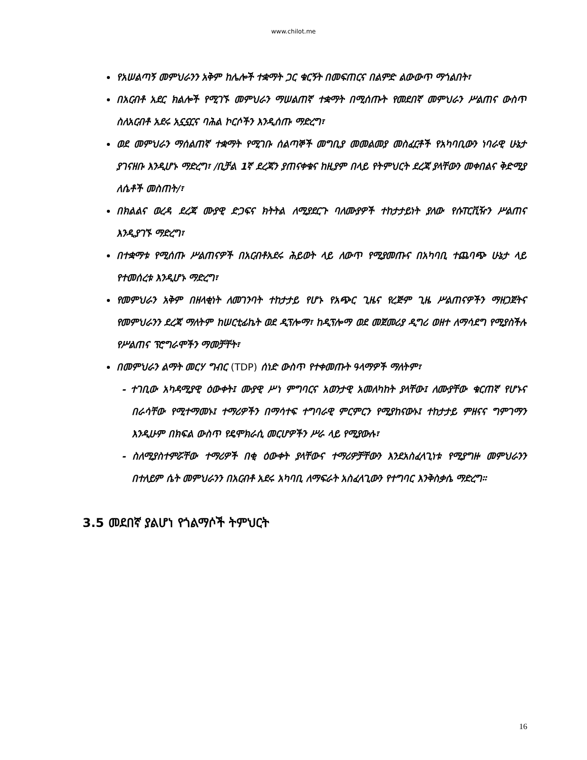www.chilot.me
የአሠልጣኝ መምህራንን አቅም ከሌሎች ተቋማት ጋር ቁርኝት በመፍጠርና በልምድ ልውውጥ ማጎልበት፣
በአርብቶ አደር ክልሎች የሚገኙ መምህራን ማሠልጠኛ ተቋማት በሚሰጡት የመደበኛ መምህራን ሥልጠና ውስጥ ስለአርብቶ አደሩ አኗኗርና ባሕል ኮርሶችን እንዲሰጡ ማድረግ፣
ወደ መምህራን ማሰልጠኛ ተቋማት የሚገቡ ሰልጣኞች መግቢያ መመልመያ መስፈርቶች የአካባቢውን ነባራዊ ሁኔታ ያገናዘቡ እንዲሆኑ ማድረግ፣ /ቢቻል 1ኛ ደረጃን ያጠናቀቁና ከዚያም በላይ የትምህርት ደረጃ ያላቸውን መቀበልና ቅድሚያ ለሴቶች መስጠት/፣
በክልልና ወረዳ ደረጃ ሙያዊ ድጋፍና ክትትል ለሚያደርጉ ባለሙያዎች ተከታታይነት ያለው የሱፐርቪዥን ሥልጠና እንዲያገኙ ማድረግ፣
በተቋማቱ የሚሰጡ ሥልጠናዎች በአርብቶአደሩ ሕይወት ላይ ለውጥ የሚያመጡና በአካባቢ ተጨባጭ ሁኔታ ላይ የተመሰረቱ እንዲሆኑ ማድረግ፣
የመምህራን አቅም በዘላቂነት ለመገንባት ተከታታይ የሆኑ የአጭር ጊዜና የረጅም ጊዜ ሥልጠናዎችን ማዘጋጀትና የመምህራንን ደረጃ ማለትም ከሠርቲፊኬት ወደ ዲፕሎማ፣ ከዲፕሎማ ወደ መጀመሪያ ዲግሪ ወዘተ ለማሳደግ የሚያስችሉ የሥልጠና ፕሮግራሞችን ማመቻቸት፣
በመምህራን ልማት መርሃ ግብር (TDP) ሰነድ ውስጥ የተቀመጡት ዓላማዎች ማለትም፣
- ተገቢው አካዳሚያዊ ዕውቀት፤ ሙያዊ ሥነ ምግባርና አወንታዊ አመለካከት ያላቸው፤ ለሙያቸው ቁርጠኛ የሆኑና በራሳቸው የሚተማመኑ፤ ተማሪዎችን በማሳተፍ ተግባራዊ ምርምርን የሚያከናውኑ፤ ተከታታይ ምዘናና ግምገማን እንዲሁም በክፍል ውስጥ የዴሞክራሲ መርሆዎችን ሥራ ላይ የሚያውሉ፣
- ስለሚያስተምሯቸው ተማሪዎች በቂ ዕውቀት ያላቸውና ተማሪዎቻቸውን እንደአስፈላጊነቱ የሚያግዙ መምህራንን በተለይም ሴት መምህራንን በአርብቶ አደሩ አካባቢ ለማፍራት አስፈላጊውን የተግባር እንቅስቃሴ ማድረግ።
3.5 መደበኛ ያልሆነ የጎልማሶች ትምህርት
16